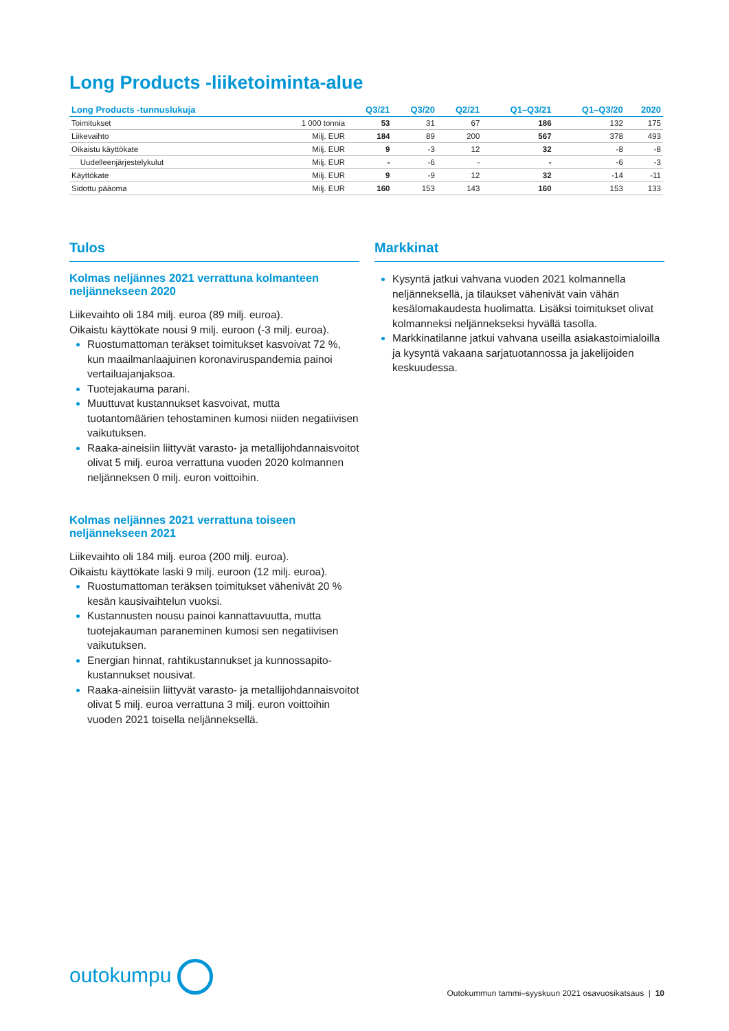Long Products -liiketoiminta-alue
| Long Products -tunnuslukuja | | Q3/21 | Q3/20 | Q2/21 | Q1–Q3/21 | Q1–Q3/20 | 2020 |
| --- | --- | --- | --- | --- | --- | --- | --- |
| Toimitukset | 1 000 tonnia | 53 | 31 | 67 | 186 | 132 | 175 |
| Liikevaihto | Milj. EUR | 184 | 89 | 200 | 567 | 378 | 493 |
| Oikaistu käyttökate | Milj. EUR | 9 | -3 | 12 | 32 | -8 | -8 |
| Uudelleenjärjestelykulut | Milj. EUR | - | -6 | - | - | -6 | -3 |
| Käyttökate | Milj. EUR | 9 | -9 | 12 | 32 | -14 | -11 |
| Sidottu pääoma | Milj. EUR | 160 | 153 | 143 | 160 | 153 | 133 |
Tulos
Kolmas neljännes 2021 verrattuna kolmanteen neljännekseen 2020
Liikevaihto oli 184 milj. euroa (89 milj. euroa).
Oikaistu käyttökate nousi 9 milj. euroon (-3 milj. euroa).
Ruostumattoman teräkset toimitukset kasvoivat 72 %, kun maailmanlaajuinen koronaviruspandemia painoi vertailuajanjaksoa.
Tuotejakauma parani.
Muuttuvat kustannukset kasvoivat, mutta tuotantomäärien tehostaminen kumosi niiden negatiivisen vaikutuksen.
Raaka-aineisiin liittyvät varasto- ja metallijohdannaisvoitot olivat 5 milj. euroa verrattuna vuoden 2020 kolmannen neljänneksen 0 milj. euron voittoihin.
Kolmas neljännes 2021 verrattuna toiseen neljännekseen 2021
Liikevaihto oli 184 milj. euroa (200 milj. euroa).
Oikaistu käyttökate laski 9 milj. euroon (12 milj. euroa).
Ruostumattoman teräksen toimitukset vähenivät 20 % kesän kausivaihtelun vuoksi.
Kustannusten nousu painoi kannattavuutta, mutta tuotejakauman paraneminen kumosi sen negatiivisen vaikutuksen.
Energian hinnat, rahtikustannukset ja kunnossapito-kustannukset nousivat.
Raaka-aineisiin liittyvät varasto- ja metallijohdannaisvoitot olivat 5 milj. euroa verrattuna 3 milj. euron voittoihin vuoden 2021 toisella neljänneksellä.
Markkinat
Kysyntä jatkui vahvana vuoden 2021 kolmannella neljänneksellä, ja tilaukset vähenivät vain vähän kesälomakaudesta huolimatta. Lisäksi toimitukset olivat kolmanneksi neljännekseksi hyvällä tasolla.
Markkinatilanne jatkui vahvana useilla asiakastoimialoilla ja kysyntä vakaana sarjatuotannossa ja jakelijoiden keskuudessa.
outokumpu
Outokummun tammi–syyskuun 2021 osavuosikatsaus | 10